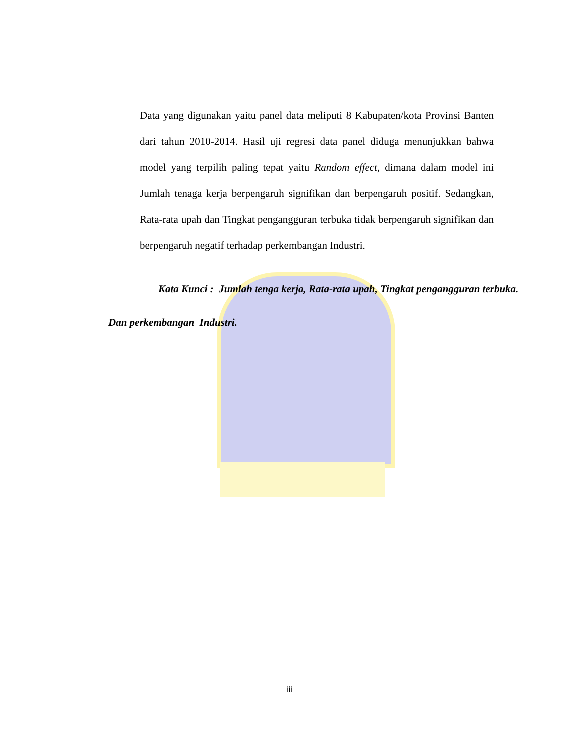Data yang digunakan yaitu panel data meliputi 8 Kabupaten/kota Provinsi Banten dari tahun 2010-2014. Hasil uji regresi data panel diduga menunjukkan bahwa model yang terpilih paling tepat yaitu Random effect, dimana dalam model ini Jumlah tenaga kerja berpengaruh signifikan dan berpengaruh positif. Sedangkan, Rata-rata upah dan Tingkat pengangguran terbuka tidak berpengaruh signifikan dan berpengaruh negatif terhadap perkembangan Industri.
Kata Kunci : Jumlah tenga kerja, Rata-rata upah, Tingkat pengangguran terbuka.
Dan perkembangan Industri.
iii